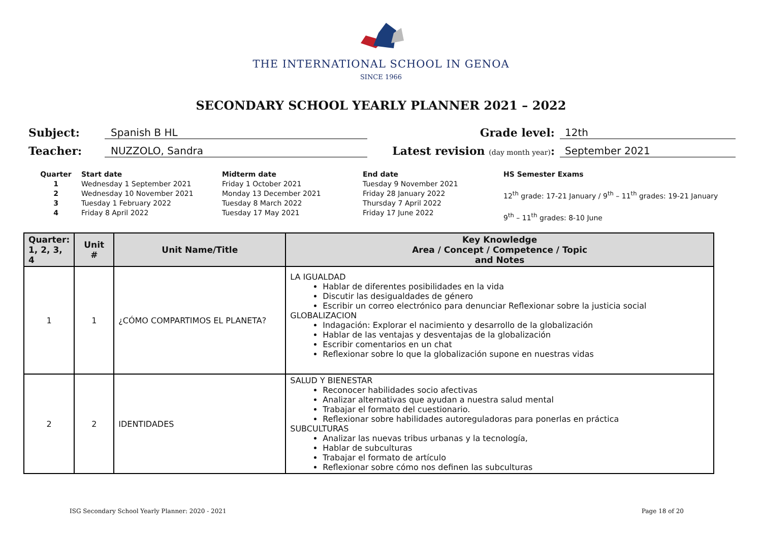THE INTERNATIONAL SCHOOL IN GENOA
SINCE 1966
SECONDARY SCHOOL YEARLY PLANNER 2021 – 2022
Subject: Spanish B HL
Grade level: 12th
Teacher: NUZZOLO, Sandra
Latest revision (day month year): September 2021
Quarter
1
2
3
4
Start date
Wednesday 1 September 2021
Wednesday 10 November 2021
Tuesday 1 February 2022
Friday 8 April 2022
Midterm date
Friday 1 October 2021
Monday 13 December 2021
Tuesday 8 March 2022
Tuesday 17 May 2021
End date
Tuesday 9 November 2021
Friday 28 January 2022
Thursday 7 April 2022
Friday 17 June 2022
HS Semester Exams
12<sup>th</sup> grade: 17-21 January / 9<sup>th</sup> – 11<sup>th</sup> grades: 19-21 January
9<sup>th</sup> – 11<sup>th</sup> grades: 8-10 June
| Quarter: 1, 2, 3, 4 | Unit # | Unit Name/Title | Key Knowledge Area / Concept / Competence / Topic and Notes |
| --- | --- | --- | --- |
| 1 | 1 | ¿CÓMO COMPARTIMOS EL PLANETA? | LA IGUALDAD Hablar de diferentes posibilidades en la vida Discutir las desigualdades de género Escribir un correo electrónico para denunciar Reflexionar sobre la justicia social GLOBALIZACION Indagación: Explorar el nacimiento y desarrollo de la globalización Hablar de las ventajas y desventajas de la globalización Escribir comentarios en un chat Reflexionar sobre lo que la globalización supone en nuestras vidas |
| 2 | 2 | IDENTIDADES | SALUD Y BIENESTAR Reconocer habilidades socio afectivas Analizar alternativas que ayudan a nuestra salud mental Trabajar el formato del cuestionario. Reflexionar sobre habilidades autoreguladoras para ponerlas en práctica SUBCULTURAS Analizar las nuevas tribus urbanas y la tecnología, Hablar de subculturas Trabajar el formato de artículo Reflexionar sobre cómo nos definen las subculturas |
ISG Secondary School Yearly Planner: 2020 - 2021 Page 18 of 20